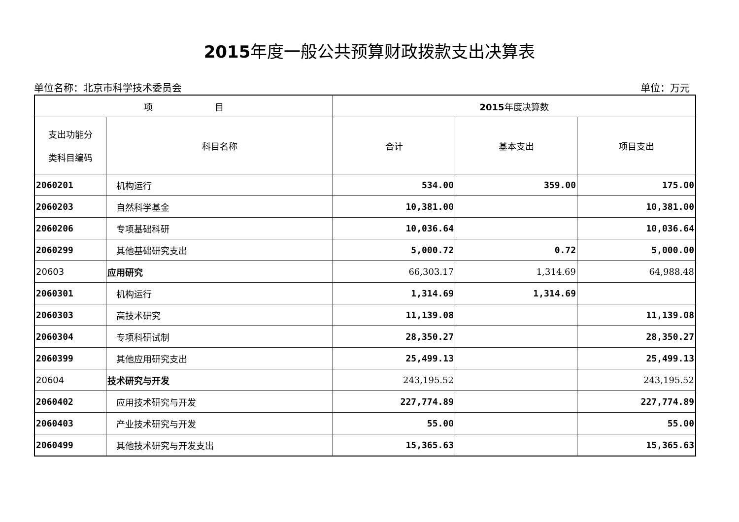2015年度一般公共预算财政拨款支出决算表
单位名称：北京市科学技术委员会 单位：万元
| 项 目 | | 2015 年度决算数 | | |
| --- | --- | --- | --- | --- |
| 支出功能分 类科目编码 | 科目名称 | 合计 | 基本支出 | 项目支出 |
| 2060201 | 机构运行 | 534.00 | 359.00 | 175.00 |
| 2060203 | 自然科学基金 | 10,381.00 | | 10,381.00 |
| 2060206 | 专项基础科研 | 10,036.64 | | 10,036.64 |
| 2060299 | 其他基础研究支出 | 5,000.72 | 0.72 | 5,000.00 |
| 20603 | 应用研究 | 66,303.17 | 1,314.69 | 64,988.48 |
| 2060301 | 机构运行 | 1,314.69 | 1,314.69 | |
| 2060303 | 高技术研究 | 11,139.08 | | 11,139.08 |
| 2060304 | 专项科研试制 | 28,350.27 | | 28,350.27 |
| 2060399 | 其他应用研究支出 | 25,499.13 | | 25,499.13 |
| 20604 | 技术研究与开发 | 243,195.52 | | 243,195.52 |
| 2060402 | 应用技术研究与开发 | 227,774.89 | | 227,774.89 |
| 2060403 | 产业技术研究与开发 | 55.00 | | 55.00 |
| 2060499 | 其他技术研究与开发支出 | 15,365.63 | | 15,365.63 |